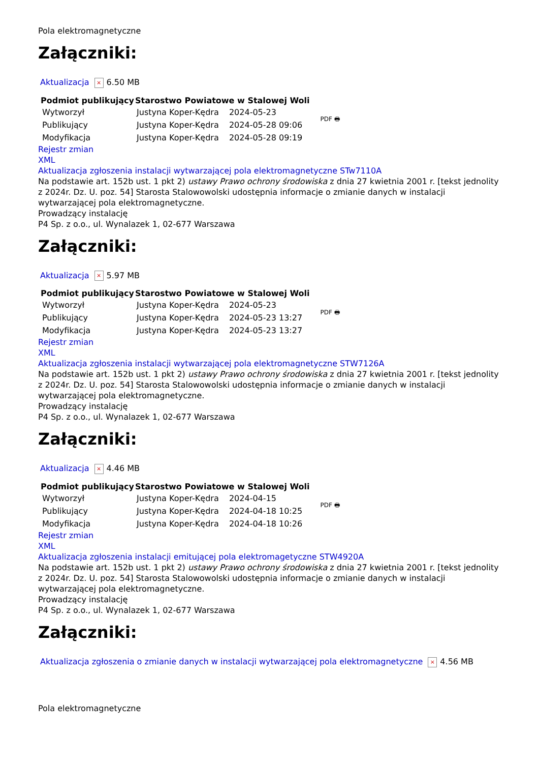Pola elektromagnetyczne
Załączniki:
Aktualizacja × 6.50 MB
| Podmiot publikujący | Starostwo Powiatowe w Stalowej Woli | | PDF 🖶 |
| Wytworzył | Justyna Koper-Kędra | 2024-05-23 | |
| Publikujący | Justyna Koper-Kędra | 2024-05-28 09:06 | |
| Modyfikacja | Justyna Koper-Kędra | 2024-05-28 09:19 | |
Rejestr zmian
XML
Aktualizacja zgłoszenia instalacji wytwarzającej pola elektromagnetyczne STw7110A
Na podstawie art. 152b ust. 1 pkt 2) ustawy Prawo ochrony środowiska z dnia 27 kwietnia 2001 r. [tekst jednolity z 2024r. Dz. U. poz. 54] Starosta Stalowowolski udostępnia informacje o zmianie danych w instalacji wytwarzającej pola elektromagnetyczne.
Prowadzący instalację
P4 Sp. z o.o., ul. Wynalazek 1, 02-677 Warszawa
Załączniki:
Aktualizacja × 5.97 MB
| Podmiot publikujący | Starostwo Powiatowe w Stalowej Woli | | PDF 🖶 |
| Wytworzył | Justyna Koper-Kędra | 2024-05-23 | |
| Publikujący | Justyna Koper-Kędra | 2024-05-23 13:27 | |
| Modyfikacja | Justyna Koper-Kędra | 2024-05-23 13:27 | |
Rejestr zmian
XML
Aktualizacja zgłoszenia instalacji wytwarzającej pola elektromagnetyczne STW7126A
Na podstawie art. 152b ust. 1 pkt 2) ustawy Prawo ochrony środowiska z dnia 27 kwietnia 2001 r. [tekst jednolity z 2024r. Dz. U. poz. 54] Starosta Stalowowolski udostępnia informacje o zmianie danych w instalacji wytwarzającej pola elektromagnetyczne.
Prowadzący instalację
P4 Sp. z o.o., ul. Wynalazek 1, 02-677 Warszawa
Załączniki:
Aktualizacja × 4.46 MB
| Podmiot publikujący | Starostwo Powiatowe w Stalowej Woli | | PDF 🖶 |
| Wytworzył | Justyna Koper-Kędra | 2024-04-15 | |
| Publikujący | Justyna Koper-Kędra | 2024-04-18 10:25 | |
| Modyfikacja | Justyna Koper-Kędra | 2024-04-18 10:26 | |
Rejestr zmian
XML
Aktualizacja zgłoszenia instalacji emitującej pola elektromagetyczne STW4920A
Na podstawie art. 152b ust. 1 pkt 2) ustawy Prawo ochrony środowiska z dnia 27 kwietnia 2001 r. [tekst jednolity z 2024r. Dz. U. poz. 54] Starosta Stalowowolski udostępnia informacje o zmianie danych w instalacji wytwarzającej pola elektromagnetyczne.
Prowadzący instalację
P4 Sp. z o.o., ul. Wynalazek 1, 02-677 Warszawa
Załączniki:
Aktualizacja zgłoszenia o zmianie danych w instalacji wytwarzającej pola elektromagnetyczne × 4.56 MB
Pola elektromagnetyczne